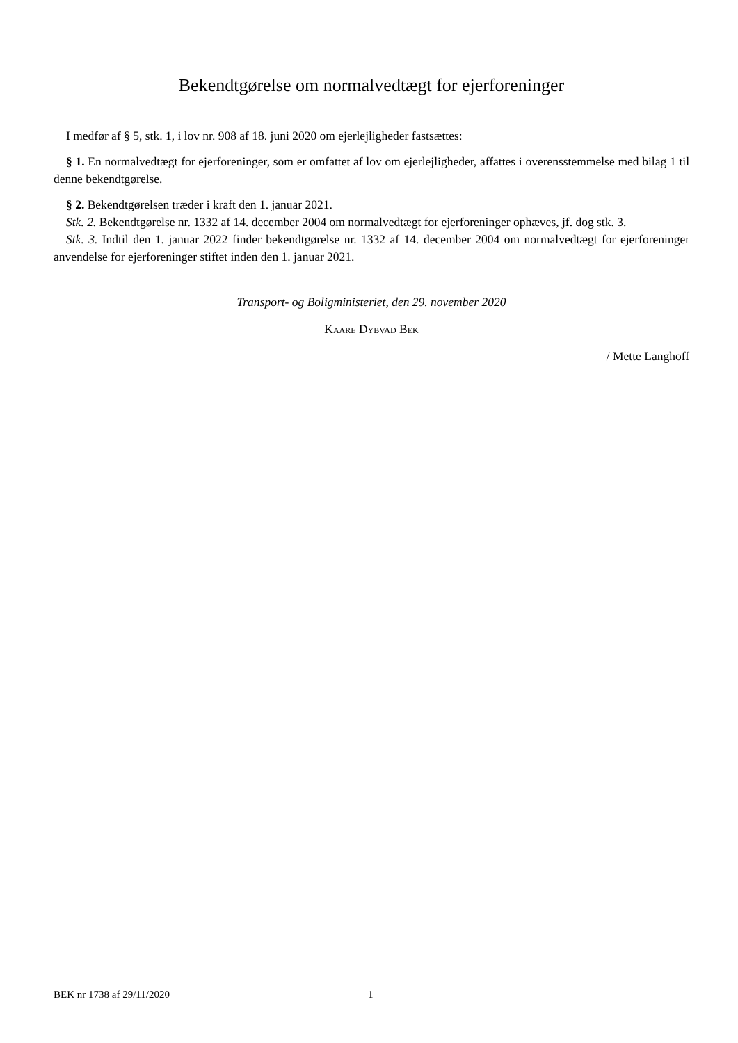Bekendtgørelse om normalvedtægt for ejerforeninger
I medfør af § 5, stk. 1, i lov nr. 908 af 18. juni 2020 om ejerlejligheder fastsættes:
§ 1. En normalvedtægt for ejerforeninger, som er omfattet af lov om ejerlejligheder, affattes i overensstemmelse med bilag 1 til denne bekendtgørelse.
§ 2. Bekendtgørelsen træder i kraft den 1. januar 2021.
Stk. 2. Bekendtgørelse nr. 1332 af 14. december 2004 om normalvedtægt for ejerforeninger ophæves, jf. dog stk. 3.
Stk. 3. Indtil den 1. januar 2022 finder bekendtgørelse nr. 1332 af 14. december 2004 om normalvedtægt for ejerforeninger anvendelse for ejerforeninger stiftet inden den 1. januar 2021.
Transport- og Boligministeriet, den 29. november 2020
Kaare Dybvad Bek
/ Mette Langhoff
BEK nr 1738 af 29/11/2020 1